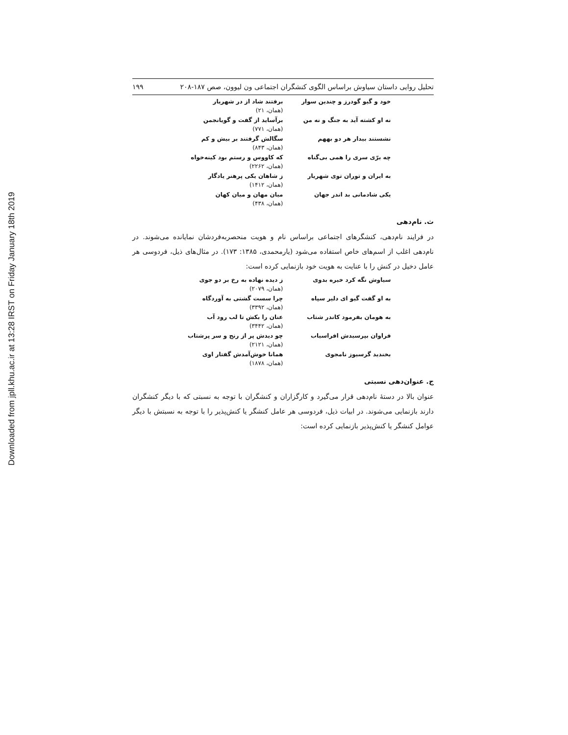Downloaded from jpll.khu.ac.ir at 13:28 IRST on Friday January 18th 2019
تحلیل روایی داستان سیاوش براساس الگوی کنشگران اجتماعی ون لیوون، صص ۱۸۷-۲۰۸ ۱۹۹
خود و گیو گودرز و چندین سوار برفتند شاد از در شهریار
(همان، ۲۱)
نه او کشته آید به جنگ و نه من برآساید از گفت و گویانجمن
(همان، ۷۷۱)
نشستند بیدار هر دو بههم سگالش گرفتند بر بیش و کم
(همان، ۸۴۳)
چه برّی سری را همی بی‌گناه که کاووس و رستم بود کینه‌خواه
(همان، ۲۲۶۲)
به ایران و توران توی شهریار ز شاهان یکی پرهنر یادگار
(همان، ۱۴۱۲)
یکی شادمانی بد اندر جهان میان مهان و میان کهان
(همان، ۴۳۸)
ث. نام‌دهی
در فرایند نام‌دهی، کنشگرهای اجتماعی براساس نام و هویت منحصربه‌فردشان نمایانده می‌شوند. در نام‌دهی اغلب از اسم‌های خاص استفاده می‌شود (یارمحمدی، ۱۳۸۵: ۱۷۳). در مثال‌های ذیل، فردوسی هر عامل دخیل در کنش را با عنایت به هویت خود بازنمایی کرده است:
سیاوش نگه کرد خیره بدوی ز دیده نهاده به رخ بر دو جوی
(همان، ۲۰۷۹)
به او گفت گیو ای دلیر سپاه چرا سست گشتی به آوردگاه
(همان، ۳۳۹۲)
به هومان بفرمود کاندر شتاب عنان را بکش تا لب رود آب
(همان، ۳۴۴۲)
فراوان بپرسیدش افراسیاب چو دیدش پر از رنج و سر پرشتاب
(همان، ۲۱۲۱)
بخندید گرسیوز نامجوی همانا خوش‌آمدش گفتار اوی
(همان، ۱۸۷۸)
ج. عنوان‌دهی نسبتی
عنوان بالا در دستهٔ نام‌دهی قرار می‌گیرد و کارگزاران و کنشگران با توجه به نسبتی که با دیگر کنشگران دارند بازنمایی می‌شوند. در ابیات ذیل، فردوسی هر عامل کنشگر یا کنش‌پذیر را با توجه به نسبتش با دیگر عوامل کنشگر یا کنش‌پذیر بازنمایی کرده است: